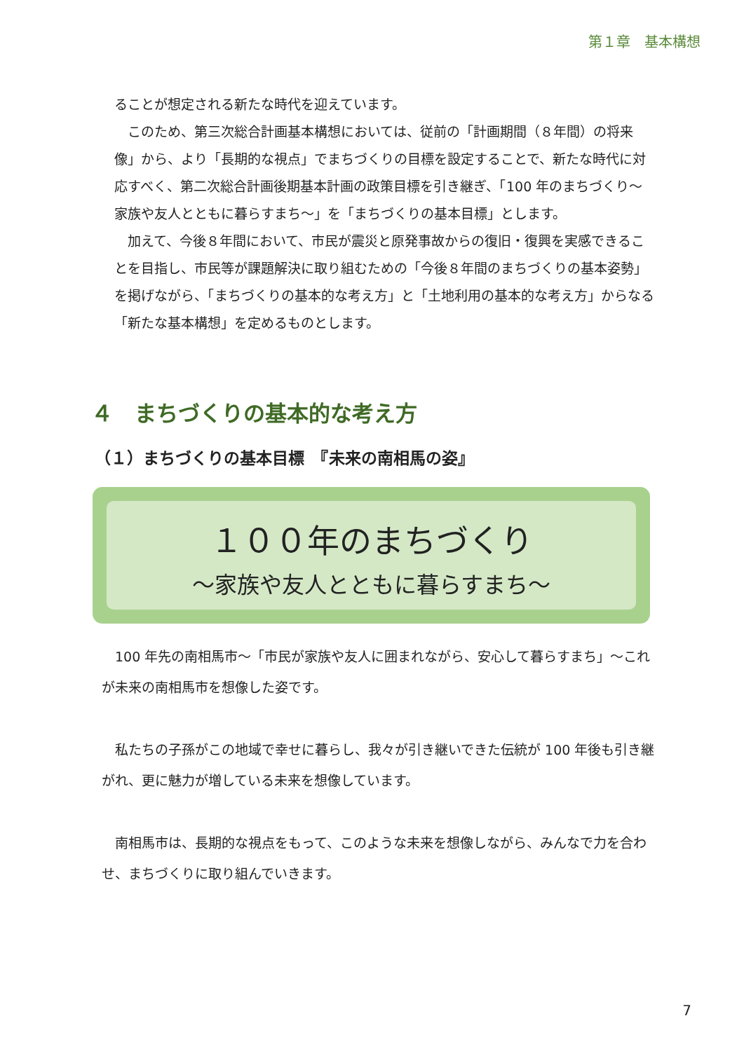第１章　基本構想
ることが想定される新たな時代を迎えています。
　このため、第三次総合計画基本構想においては、従前の「計画期間（８年間）の将来像」から、より「長期的な視点」でまちづくりの目標を設定することで、新たな時代に対応すべく、第二次総合計画後期基本計画の政策目標を引き継ぎ、「100 年のまちづくり～家族や友人とともに暮らすまち～」を「まちづくりの基本目標」とします。
　加えて、今後８年間において、市民が震災と原発事故からの復旧・復興を実感できることを目指し、市民等が課題解決に取り組むための「今後８年間のまちづくりの基本姿勢」を掲げながら、「まちづくりの基本的な考え方」と「土地利用の基本的な考え方」からなる「新たな基本構想」を定めるものとします。
４　まちづくりの基本的な考え方
（１）まちづくりの基本目標　『未来の南相馬の姿』
１００年のまちづくり
～家族や友人とともに暮らすまち～
　100 年先の南相馬市～「市民が家族や友人に囲まれながら、安心して暮らすまち」～これが未来の南相馬市を想像した姿です。
　私たちの子孫がこの地域で幸せに暮らし、我々が引き継いできた伝統が 100 年後も引き継がれ、更に魅力が増している未来を想像しています。
　南相馬市は、長期的な視点をもって、このような未来を想像しながら、みんなで力を合わせ、まちづくりに取り組んでいきます。
7